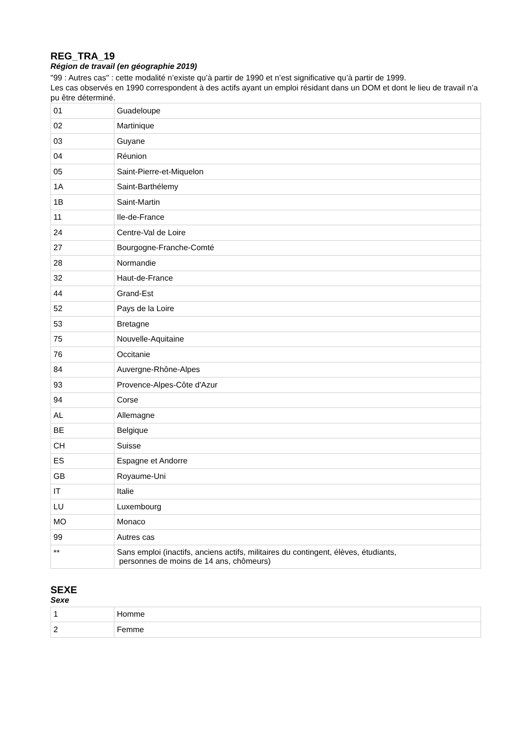REG_TRA_19
Région de travail (en géographie 2019)
"99 : Autres cas" : cette modalité n’existe qu’à partir de 1990 et n’est significative qu’à partir de 1999.
Les cas observés en 1990 correspondent à des actifs ayant un emploi résidant dans un DOM et dont le lieu de travail n’a pu être déterminé.
| 01 | Guadeloupe |
| 02 | Martinique |
| 03 | Guyane |
| 04 | Réunion |
| 05 | Saint-Pierre-et-Miquelon |
| 1A | Saint-Barthélemy |
| 1B | Saint-Martin |
| 11 | Ile-de-France |
| 24 | Centre-Val de Loire |
| 27 | Bourgogne-Franche-Comté |
| 28 | Normandie |
| 32 | Haut-de-France |
| 44 | Grand-Est |
| 52 | Pays de la Loire |
| 53 | Bretagne |
| 75 | Nouvelle-Aquitaine |
| 76 | Occitanie |
| 84 | Auvergne-Rhône-Alpes |
| 93 | Provence-Alpes-Côte d'Azur |
| 94 | Corse |
| AL | Allemagne |
| BE | Belgique |
| CH | Suisse |
| ES | Espagne et Andorre |
| GB | Royaume-Uni |
| IT | Italie |
| LU | Luxembourg |
| MO | Monaco |
| 99 | Autres cas |
| ** | Sans emploi (inactifs, anciens actifs, militaires du contingent, élèves, étudiants, personnes de moins de 14 ans, chômeurs) |
SEXE
Sexe
| 1 | Homme |
| 2 | Femme |